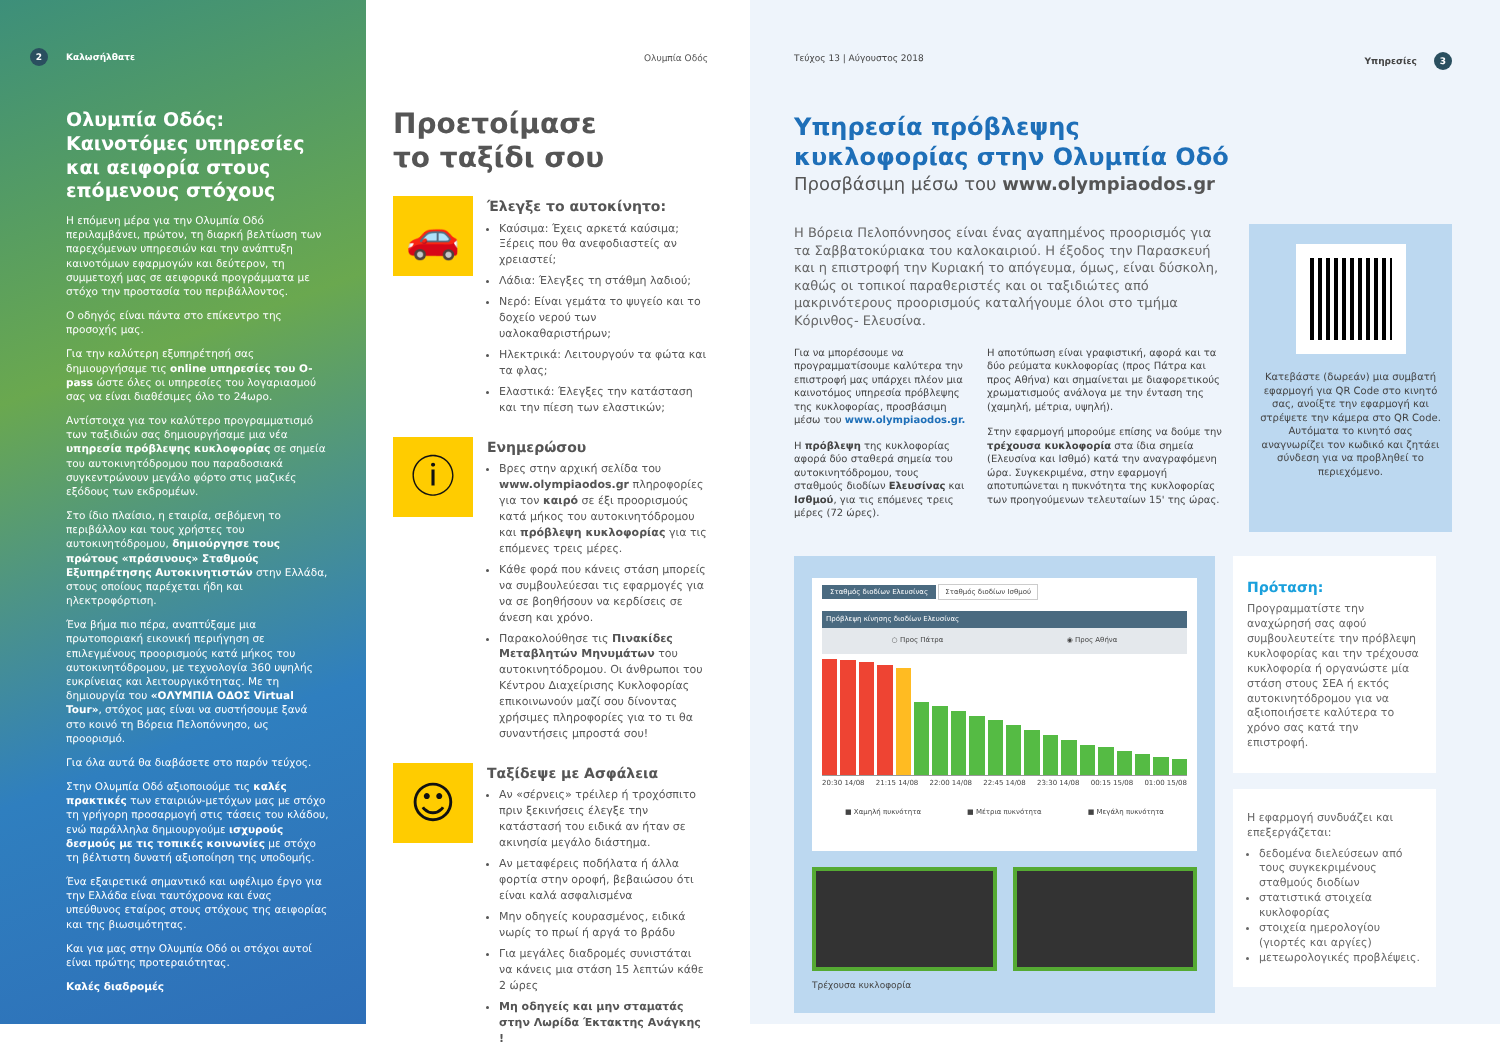2 Καλωσήλθατε
Ολυμπία Οδός: Καινοτόμες υπηρεσίες και αειφορία στους επόμενους στόχους
Η επόμενη μέρα για την Ολυμπία Οδό περιλαμβάνει, πρώτον, τη διαρκή βελτίωση των παρεχόμενων υπηρεσιών και την ανάπτυξη καινοτόμων εφαρμογών και δεύτερον, τη συμμετοχή μας σε αειφορικά προγράμματα με στόχο την προστασία του περιβάλλοντος.
Ο οδηγός είναι πάντα στο επίκεντρο της προσοχής μας.
Για την καλύτερη εξυπηρέτησή σας δημιουργήσαμε τις online υπηρεσίες του O-pass ώστε όλες οι υπηρεσίες του λογαριασμού σας να είναι διαθέσιμες όλο το 24ωρο.
Αντίστοιχα για τον καλύτερο προγραμματισμό των ταξιδιών σας δημιουργήσαμε μια νέα υπηρεσία πρόβλεψης κυκλοφορίας σε σημεία του αυτοκινητόδρομου που παραδοσιακά συγκεντρώνουν μεγάλο φόρτο στις μαζικές εξόδους των εκδρομέων.
Στο ίδιο πλαίσιο, η εταιρία, σεβόμενη το περιβάλλον και τους χρήστες του αυτοκινητόδρομου, δημιούργησε τους πρώτους «πράσινους» Σταθμούς Εξυπηρέτησης Αυτοκινητιστών στην Ελλάδα, στους οποίους παρέχεται ήδη και ηλεκτροφόρτιση.
Ένα βήμα πιο πέρα, αναπτύξαμε μια πρωτοποριακή εικονική περιήγηση σε επιλεγμένους προορισμούς κατά μήκος του αυτοκινητόδρομου, με τεχνολογία 360 υψηλής ευκρίνειας και λειτουργικότητας. Με τη δημιουργία του «ΟΛΥΜΠΙΑ ΟΔΟΣ Virtual Tour», στόχος μας είναι να συστήσουμε ξανά στο κοινό τη Βόρεια Πελοπόννησο, ως προορισμό.
Για όλα αυτά θα διαβάσετε στο παρόν τεύχος.
Στην Ολυμπία Οδό αξιοποιούμε τις καλές πρακτικές των εταιριών-μετόχων μας με στόχο τη γρήγορη προσαρμογή στις τάσεις του κλάδου, ενώ παράλληλα δημιουργούμε ισχυρούς δεσμούς με τις τοπικές κοινωνίες με στόχο τη βέλτιστη δυνατή αξιοποίηση της υποδομής.
Ένα εξαιρετικά σημαντικό και ωφέλιμο έργο για την Ελλάδα είναι ταυτόχρονα και ένας υπεύθυνος εταίρος στους στόχους της αειφορίας και της βιωσιμότητας.
Και για μας στην Ολυμπία Οδό οι στόχοι αυτοί είναι πρώτης προτεραιότητας.
Καλές διαδρομές
Ολυμπία Οδός
Προετοίμασε
το ταξίδι σου
🚗
Έλεγξε το αυτοκίνητο:
Καύσιμα: Έχεις αρκετά καύσιμα; Ξέρεις που θα ανεφοδιαστείς αν χρειαστεί;
Λάδια: Έλεγξες τη στάθμη λαδιού;
Νερό: Είναι γεμάτα το ψυγείο και το δοχείο νερού των υαλοκαθαριστήρων;
Ηλεκτρικά: Λειτουργούν τα φώτα και τα φλας;
Ελαστικά: Έλεγξες την κατάσταση και την πίεση των ελαστικών;
ⓘ
Ενημερώσου
Βρες στην αρχική σελίδα του www.olympiaodos.gr πληροφορίες για τον καιρό σε έξι προορισμούς κατά μήκος του αυτοκινητόδρομου και πρόβλεψη κυκλοφορίας για τις επόμενες τρεις μέρες.
Κάθε φορά που κάνεις στάση μπορείς να συμβουλεύεσαι τις εφαρμογές για να σε βοηθήσουν να κερδίσεις σε άνεση και χρόνο.
Παρακολούθησε τις Πινακίδες Μεταβλητών Μηνυμάτων του αυτοκινητόδρομου. Οι άνθρωποι του Κέντρου Διαχείρισης Κυκλοφορίας επικοινωνούν μαζί σου δίνοντας χρήσιμες πληροφορίες για το τι θα συναντήσεις μπροστά σου!
☺
Ταξίδεψε με Ασφάλεια
Αν «σέρνεις» τρέιλερ ή τροχόσπιτο πριν ξεκινήσεις έλεγξε την κατάστασή του ειδικά αν ήταν σε ακινησία μεγάλο διάστημα.
Αν μεταφέρεις ποδήλατα ή άλλα φορτία στην οροφή, βεβαιώσου ότι είναι καλά ασφαλισμένα
Μην οδηγείς κουρασμένος, ειδικά νωρίς το πρωί ή αργά το βράδυ
Για μεγάλες διαδρομές συνιστάται να κάνεις μια στάση 15 λεπτών κάθε 2 ώρες
Μη οδηγείς και μην σταματάς στην Λωρίδα Έκτακτης Ανάγκης !
Τεύχος 13 | Αύγουστος 2018 Υπηρεσίες 3
Υπηρεσία πρόβλεψης
κυκλοφορίας στην Ολυμπία Οδό
Προσβάσιμη μέσω του www.olympiaodos.gr
Η Βόρεια Πελοπόννησος είναι ένας αγαπημένος προορισμός για τα Σαββατοκύριακα του καλοκαιριού. Η έξοδος την Παρασκευή και η επιστροφή την Κυριακή το απόγευμα, όμως, είναι δύσκολη, καθώς οι τοπικοί παραθεριστές και οι ταξιδιώτες από μακρινότερους προορισμούς καταλήγουμε όλοι στο τμήμα Κόρινθος- Ελευσίνα.
Για να μπορέσουμε να προγραμματίσουμε καλύτερα την επιστροφή μας υπάρχει πλέον μια καινοτόμος υπηρεσία πρόβλεψης της κυκλοφορίας, προσβάσιμη μέσω του www.olympiaodos.gr.
Η πρόβλεψη της κυκλοφορίας αφορά δύο σταθερά σημεία του αυτοκινητόδρομου, τους σταθμούς διοδίων Ελευσίνας και Ισθμού, για τις επόμενες τρεις μέρες (72 ώρες).
Η αποτύπωση είναι γραφιστική, αφορά και τα δύο ρεύματα κυκλοφορίας (προς Πάτρα και προς Αθήνα) και σημαίνεται με διαφορετικούς χρωματισμούς ανάλογα με την ένταση της (χαμηλή, μέτρια, υψηλή).
Στην εφαρμογή μπορούμε επίσης να δούμε την τρέχουσα κυκλοφορία στα ίδια σημεία (Ελευσίνα και Ισθμό) κατά την αναγραφόμενη ώρα. Συγκεκριμένα, στην εφαρμογή αποτυπώνεται η πυκνότητα της κυκλοφορίας των προηγούμενων τελευταίων 15' της ώρας.
Κατεβάστε (δωρεάν) μια συμβατή εφαρμογή για QR Code στο κινητό σας, ανοίξτε την εφαρμογή και στρέψετε την κάμερα στο QR Code. Αυτόματα το κινητό σας αναγνωρίζει τον κωδικό και ζητάει σύνδεση για να προβληθεί το περιεχόμενο.
Σταθμός διοδίων Ελευσίνας Σταθμός διοδίων Ισθμού
Πρόβλεψη κίνησης διοδίων Ελευσίνας
○ Προς Πάτρα ◉ Προς Αθήνα
20:30 14/08 21:15 14/08 22:00 14/08 22:45 14/08 23:30 14/08 00:15 15/08 01:00 15/08
■ Χαμηλή πυκνότητα ■ Μέτρια πυκνότητα ■ Μεγάλη πυκνότητα
Τρέχουσα κυκλοφορία
Πρόταση:
Προγραμματίστε την αναχώρησή σας αφού συμβουλευτείτε την πρόβλεψη κυκλοφορίας και την τρέχουσα κυκλοφορία ή οργανώστε μία στάση στους ΣΕΑ ή εκτός αυτοκινητόδρομου για να αξιοποιήσετε καλύτερα το χρόνο σας κατά την επιστροφή.
Η εφαρμογή συνδυάζει και επεξεργάζεται:
δεδομένα διελεύσεων από τους συγκεκριμένους σταθμούς διοδίων
στατιστικά στοιχεία κυκλοφορίας
στοιχεία ημερολογίου (γιορτές και αργίες)
μετεωρολογικές προβλέψεις.